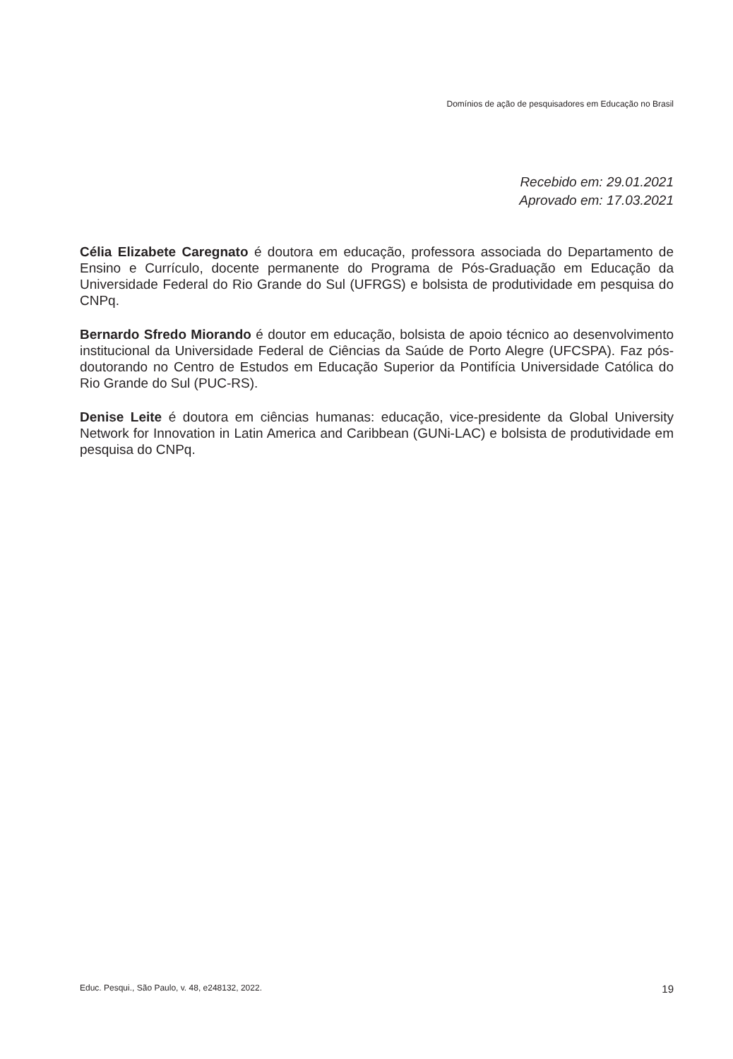Domínios de ação de pesquisadores em Educação no Brasil
Recebido em: 29.01.2021
Aprovado em: 17.03.2021
Célia Elizabete Caregnato é doutora em educação, professora associada do Departamento de Ensino e Currículo, docente permanente do Programa de Pós-Graduação em Educação da Universidade Federal do Rio Grande do Sul (UFRGS) e bolsista de produtividade em pesquisa do CNPq.
Bernardo Sfredo Miorando é doutor em educação, bolsista de apoio técnico ao desenvolvimento institucional da Universidade Federal de Ciências da Saúde de Porto Alegre (UFCSPA). Faz pós-doutorando no Centro de Estudos em Educação Superior da Pontifícia Universidade Católica do Rio Grande do Sul (PUC-RS).
Denise Leite é doutora em ciências humanas: educação, vice-presidente da Global University Network for Innovation in Latin America and Caribbean (GUNi-LAC) e bolsista de produtividade em pesquisa do CNPq.
Educ. Pesqui., São Paulo, v. 48, e248132, 2022. 19